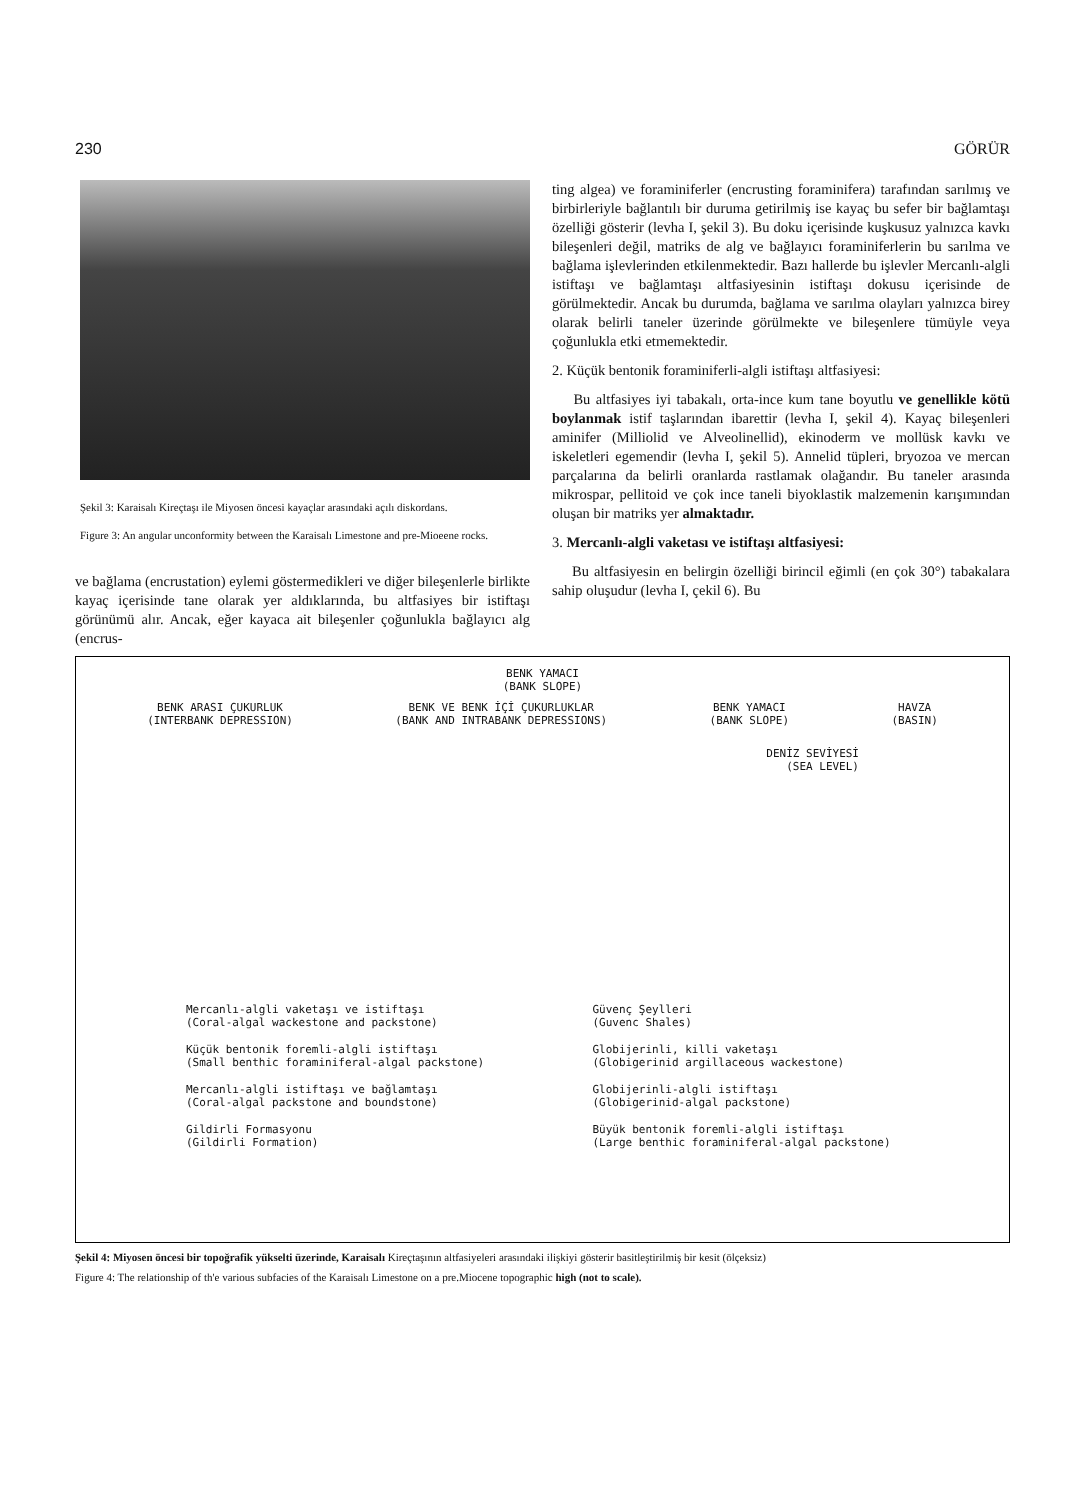230 GÖRÜR
Şekil 3: Karaisalı Kireçtaşı ile Miyosen öncesi kayaçlar arasındaki açılı diskordans.
Figure 3: An angular unconformity between the Karaisalı Limestone and pre-Mioeene rocks.
ve bağlama (encrustation) eylemi göstermedikleri ve diğer bileşenlerle birlikte kayaç içerisinde tane olarak yer aldıklarında, bu altfasiyes bir istiftaşı görünümü alır. Ancak, eğer kayaca ait bileşenler çoğunlukla bağlayıcı alg (encrus-
ting algea) ve foraminiferler (encrusting foraminifera) tarafından sarılmış ve birbirleriyle bağlantılı bir duruma getirilmiş ise kayaç bu sefer bir bağlamtaşı özelliği gösterir (levha I, şekil 3). Bu doku içerisinde kuşkusuz yalnızca kavkı bileşenleri değil, matriks de alg ve bağlayıcı foraminiferlerin bu sarılma ve bağlama işlevlerinden etkilenmektedir. Bazı hallerde bu işlevler Mercanlı-algli istiftaşı ve bağlamtaşı altfasiyesinin istiftaşı dokusu içerisinde de görülmektedir. Ancak bu durumda, bağlama ve sarılma olayları yalnızca birey olarak belirli taneler üzerinde görülmekte ve bileşenlere tümüyle veya çoğunlukla etki etmemektedir.
2. Küçük bentonik foraminiferli-algli istiftaşı altfasiyesi:
Bu altfasiyes iyi tabakalı, orta-ince kum tane boyutlu ve genellikle kötü boylanmak istif taşlarından ibarettir (levha I, şekil 4). Kayaç bileşenleri aminifer (Milliolid ve Alveolinellid), ekinoderm ve mollüsk kavkı ve iskeletleri egemendir (levha I, şekil 5). Annelid tüpleri, bryozoa ve mercan parçalarına da belirli oranlarda rastlamak olağandır. Bu taneler arasında mikrospar, pellitoid ve çok ince taneli biyoklastik malzemenin karışımından oluşan bir matriks yer almaktadır.
3. Mercanlı-algli vaketası ve istiftaşı altfasiyesi:
Bu altfasiyesin en belirgin özelliği birincil eğimli (en çok 30°) tabakalara sahip oluşudur (levha I, çekil 6). Bu
BENK YAMACI
(BANK SLOPE)
BENK ARASI ÇUKURLUK
(INTERBANK DEPRESSION)
BENK VE BENK İÇİ ÇUKURLUKLAR
(BANK AND INTRABANK DEPRESSIONS)
BENK YAMACI
(BANK SLOPE)
HAVZA
(BASIN)
DENİZ SEVİYESİ
(SEA LEVEL)
Mercanlı-algli vaketaşı ve istiftaşı
(Coral-algal wackestone and packstone)
Güvenç Şeylleri
(Guvenc Shales)
Küçük bentonik foremli-algli istiftaşı
(Small benthic foraminiferal-algal packstone)
Globijerinli, killi vaketaşı
(Globigerinid argillaceous wackestone)
Mercanlı-algli istiftaşı ve bağlamtaşı
(Coral-algal packstone and boundstone)
Globijerinli-algli istiftaşı
(Globigerinid-algal packstone)
Gildirli Formasyonu
(Gildirli Formation)
Büyük bentonik foremli-algli istiftaşı
(Large benthic foraminiferal-algal packstone)
Şekil 4: Miyosen öncesi bir topoğrafik yükselti üzerinde, Karaisalı Kireçtaşının altfasiyeleri arasındaki ilişkiyi gösterir basitleştirilmiş bir kesit (ölçeksiz)
Figure 4: The relationship of th'e various subfacies of the Karaisalı Limestone on a pre.Miocene topographic high (not to scale).